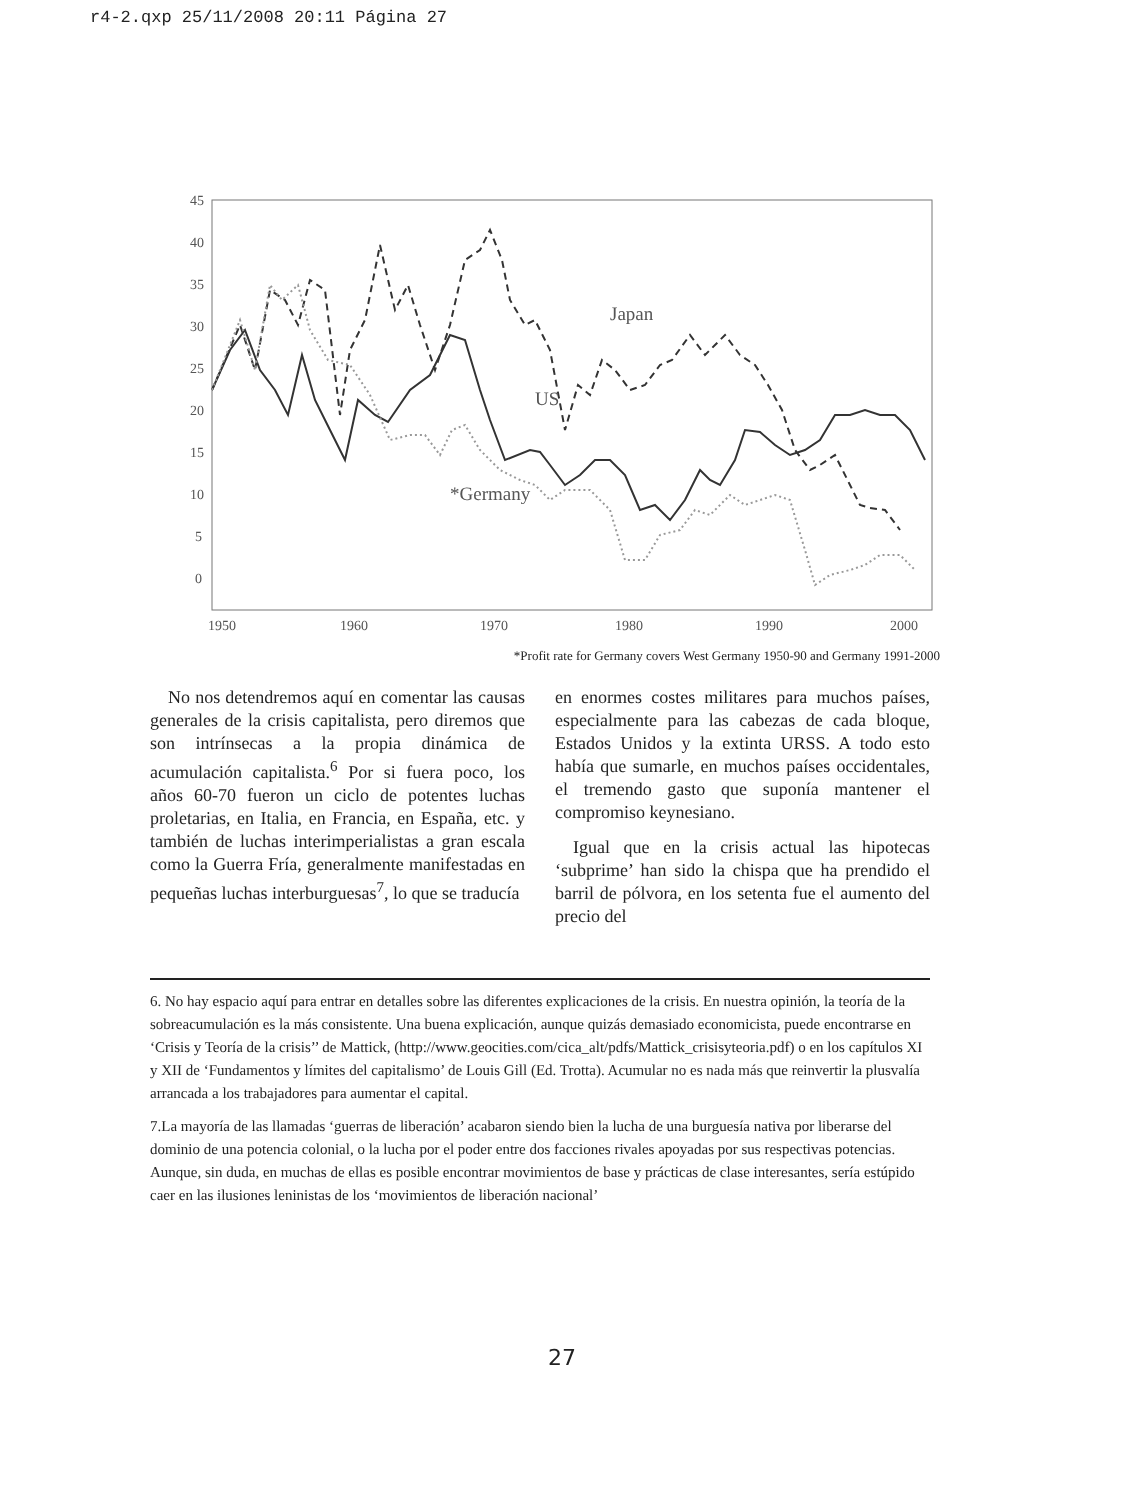r4-2.qxp 25/11/2008 20:11 Página 27
45
40
35
30
25
20
15
10
5
0
1950
1960
1970
1980
1990
2000
Japan
US
*Germany
*Profit rate for Germany covers West Germany 1950-90 and Germany 1991-2000
No nos detendremos aquí en comentar las causas generales de la crisis capitalista, pero diremos que son intrínsecas a la propia dinámica de acumulación capitalista.<sup>6</sup> Por si fuera poco, los años 60-70 fueron un ciclo de potentes luchas proletarias, en Italia, en Francia, en España, etc. y también de luchas interimperialistas a gran escala como la Guerra Fría, generalmente manifestadas en pequeñas luchas interburguesas<sup>7</sup>, lo que se traducía
en enormes costes militares para muchos países, especialmente para las cabezas de cada bloque, Estados Unidos y la extinta URSS. A todo esto había que sumarle, en muchos países occidentales, el tremendo gasto que suponía mantener el compromiso keynesiano.
Igual que en la crisis actual las hipotecas ‘subprime’ han sido la chispa que ha prendido el barril de pólvora, en los setenta fue el aumento del precio del
6. No hay espacio aquí para entrar en detalles sobre las diferentes explicaciones de la crisis. En nuestra opinión, la teoría de la sobreacumulación es la más consistente. Una buena explicación, aunque quizás demasiado economicista, puede encontrarse en ‘Crisis y Teoría de la crisis’’ de Mattick, (http://www.geocities.com/cica_alt/pdfs/Mattick_crisisyteoria.pdf) o en los capítulos XI y XII de ‘Fundamentos y límites del capitalismo’ de Louis Gill (Ed. Trotta). Acumular no es nada más que reinvertir la plusvalía arrancada a los trabajadores para aumentar el capital.
7.La mayoría de las llamadas ‘guerras de liberación’ acabaron siendo bien la lucha de una burguesía nativa por liberarse del dominio de una potencia colonial, o la lucha por el poder entre dos facciones rivales apoyadas por sus respectivas potencias. Aunque, sin duda, en muchas de ellas es posible encontrar movimientos de base y prácticas de clase interesantes, sería estúpido caer en las ilusiones leninistas de los ‘movimientos de liberación nacional’
27